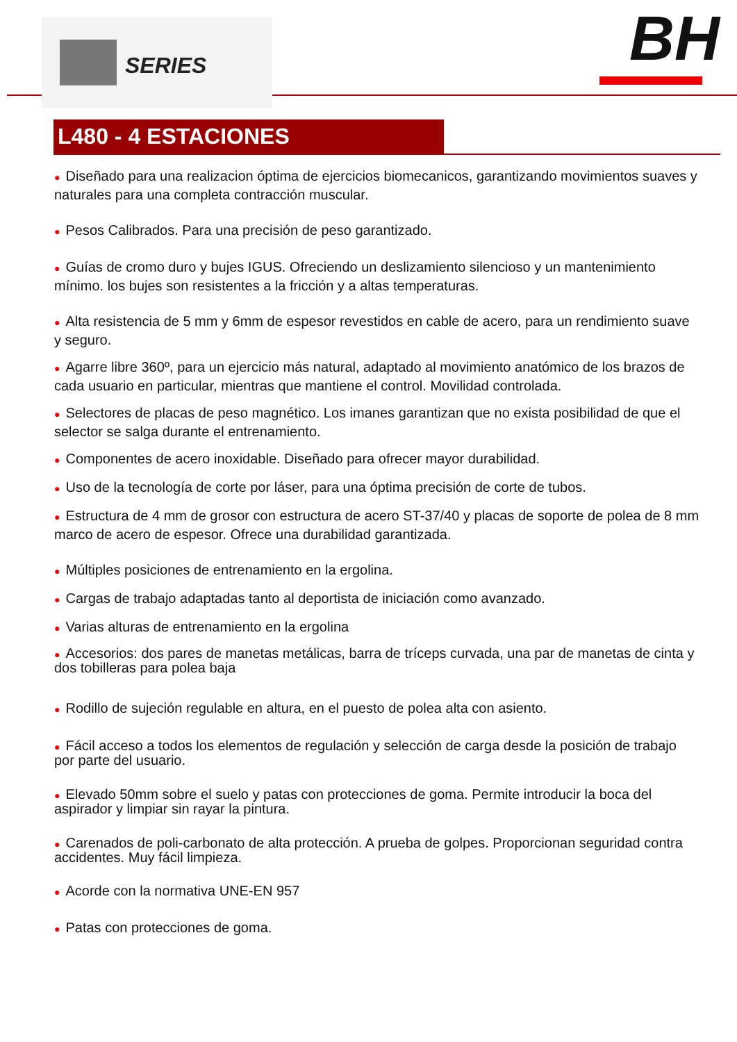SERIES BH
L480 - 4 ESTACIONES
● Diseñado para una realizacion óptima de ejercicios biomecanicos, garantizando movimientos suaves y naturales para una completa contracción muscular.
● Pesos Calibrados. Para una precisión de peso garantizado.
● Guías de cromo duro y bujes IGUS. Ofreciendo un deslizamiento silencioso y un mantenimiento mínimo. los bujes son resistentes a la fricción y a altas temperaturas.
● Alta resistencia de 5 mm y 6mm de espesor revestidos en cable de acero, para un rendimiento suave y seguro.
● Agarre libre 360º, para un ejercicio más natural, adaptado al movimiento anatómico de los brazos de cada usuario en particular, mientras que mantiene el control. Movilidad controlada.
● Selectores de placas de peso magnético. Los imanes garantizan que no exista posibilidad de que el selector se salga durante el entrenamiento.
● Componentes de acero inoxidable. Diseñado para ofrecer mayor durabilidad.
● Uso de la tecnología de corte por láser, para una óptima precisión de corte de tubos.
● Estructura de 4 mm de grosor con estructura de acero ST-37/40 y placas de soporte de polea de 8 mm marco de acero de espesor. Ofrece una durabilidad garantizada.
● Múltiples posiciones de entrenamiento en la ergolina.
● Cargas de trabajo adaptadas tanto al deportista de iniciación como avanzado.
● Varias alturas de entrenamiento en la ergolina
● Accesorios: dos pares de manetas metálicas, barra de tríceps curvada, una par de manetas de cinta y dos tobilleras para polea baja
● Rodillo de sujeción regulable en altura, en el puesto de polea alta con asiento.
● Fácil acceso a todos los elementos de regulación y selección de carga desde la posición de trabajo por parte del usuario.
● Elevado 50mm sobre el suelo y patas con protecciones de goma. Permite introducir la boca del aspirador y limpiar sin rayar la pintura.
● Carenados de poli-carbonato de alta protección. A prueba de golpes. Proporcionan seguridad contra accidentes. Muy fácil limpieza.
● Acorde con la normativa UNE-EN 957
● Patas con protecciones de goma.